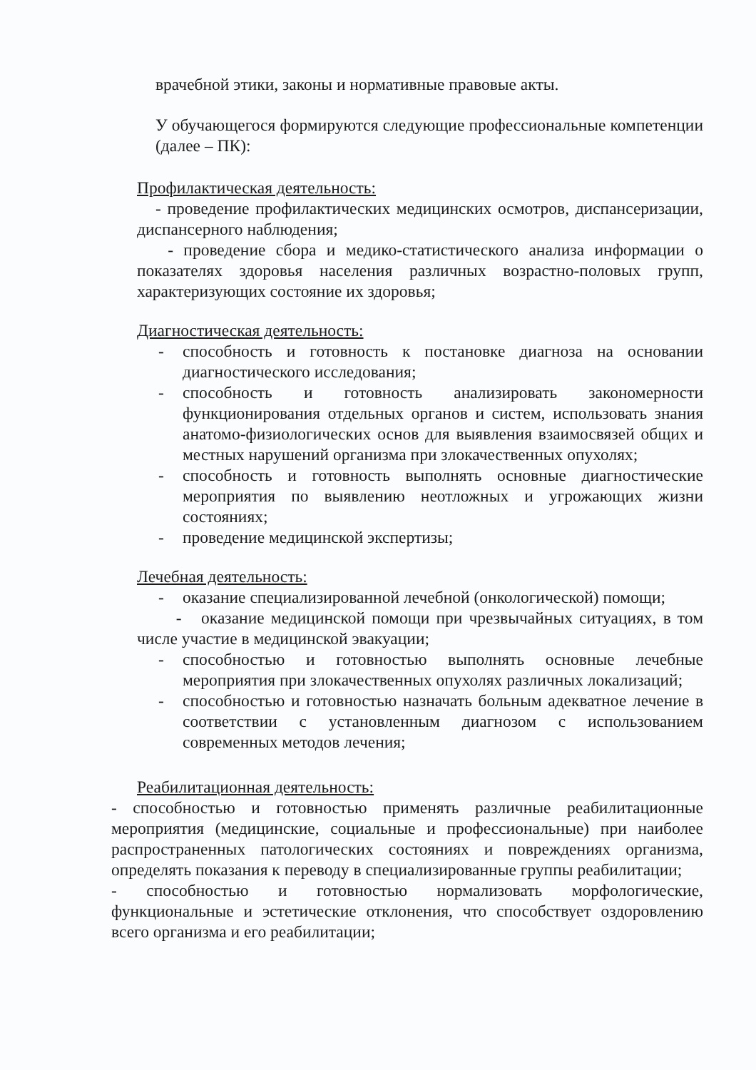врачебной этики, законы и нормативные правовые акты.
У обучающегося формируются следующие профессиональные компетенции (далее – ПК):
Профилактическая деятельность:
- проведение профилактических медицинских осмотров, диспансеризации, диспансерного наблюдения;
- проведение сбора и медико-статистического анализа информации о показателях здоровья населения различных возрастно-половых групп, характеризующих состояние их здоровья;
Диагностическая деятельность:
- способность и готовность к постановке диагноза на основании диагностического исследования;
- способность и готовность анализировать закономерности функционирования отдельных органов и систем, использовать знания анатомо-физиологических основ для выявления взаимосвязей общих и местных нарушений организма при злокачественных опухолях;
- способность и готовность выполнять основные диагностические мероприятия по выявлению неотложных и угрожающих жизни состояниях;
- проведение медицинской экспертизы;
Лечебная деятельность:
- оказание специализированной лечебной (онкологической) помощи;
- оказание медицинской помощи при чрезвычайных ситуациях, в том числе участие в медицинской эвакуации;
- способностью и готовностью выполнять основные лечебные мероприятия при злокачественных опухолях различных локализаций;
- способностью и готовностью назначать больным адекватное лечение в соответствии с установленным диагнозом с использованием современных методов лечения;
Реабилитационная деятельность:
- способностью и готовностью применять различные реабилитационные мероприятия (медицинские, социальные и профессиональные) при наиболее распространенных патологических состояниях и повреждениях организма, определять показания к переводу в специализированные группы реабилитации;
- способностью и готовностью нормализовать морфологические, функциональные и эстетические отклонения, что способствует оздоровлению всего организма и его реабилитации;